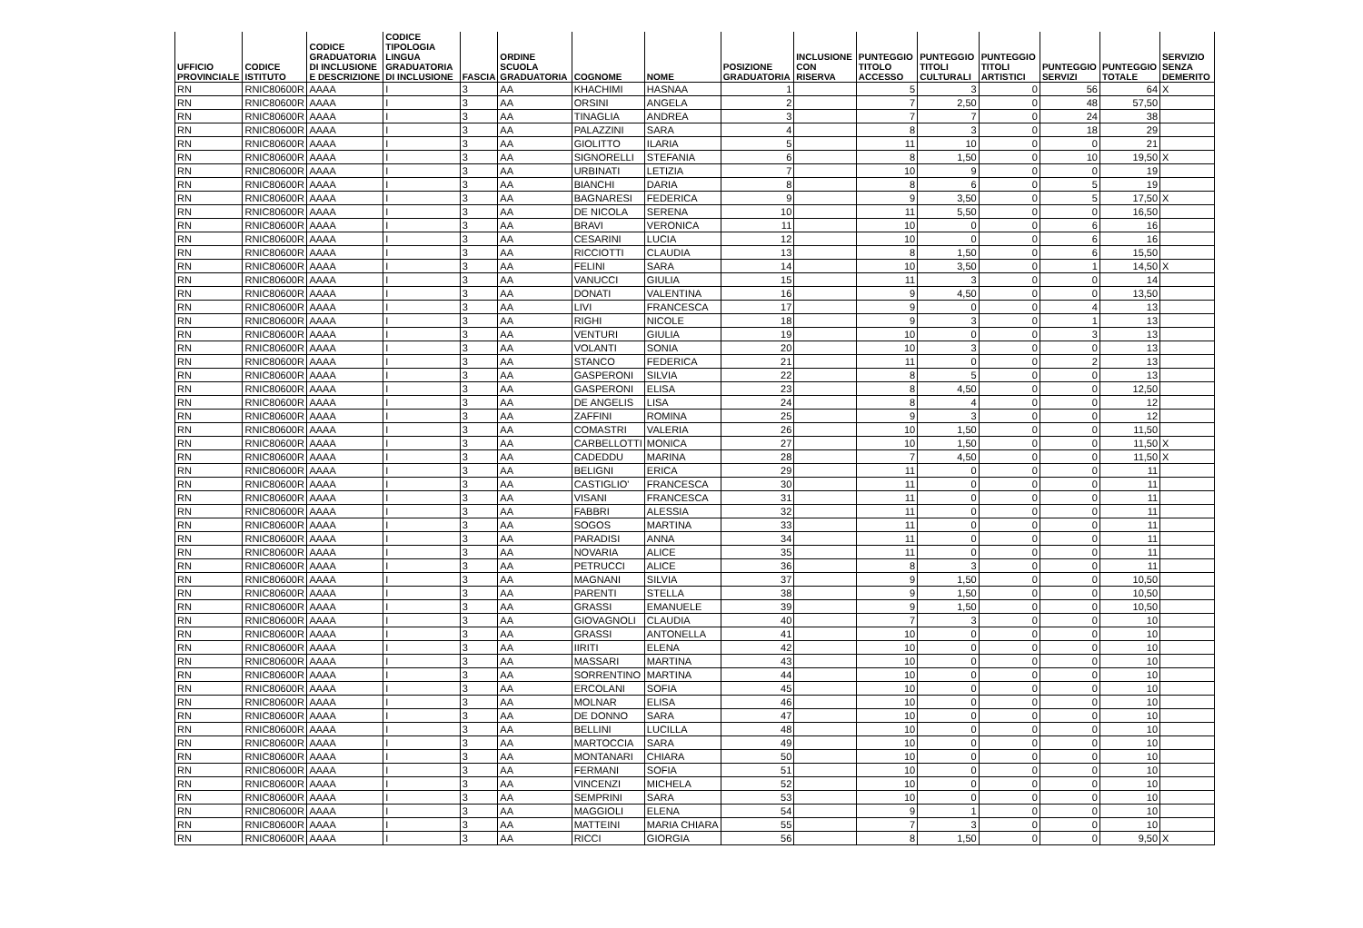| UFFICIO PROVINCIALE | CODICE ISTITUTO | CODICE GRADUATORIA DI INCLUSIONE E DESCRIZIONE | CODICE TIPOLOGIA LINGUA GRADUATORIA DI INCLUSIONE | FASCIA | ORDINE SCUOLA GRADUATORIA | COGNOME | NOME | POSIZIONE GRADUATORIA | INCLUSIONE CON RISERVA | PUNTEGGIO TITOLO ACCESSO | PUNTEGGIO TITOLI CULTURALI | PUNTEGGIO TITOLI ARTISTICI | PUNTEGGIO SERVIZI | PUNTEGGIO TOTALE | SERVIZIO SENZA DEMERITO |
| --- | --- | --- | --- | --- | --- | --- | --- | --- | --- | --- | --- | --- | --- | --- | --- |
| RN | RNIC80600R | AAAA | I | 3 | AA | KHACHIMI | HASNAA | 1 | | 5 | 3 | 0 | 56 | 64 | X |
| RN | RNIC80600R | AAAA | I | 3 | AA | ORSINI | ANGELA | 2 | | 7 | 2,50 | 0 | 48 | 57,50 | |
| RN | RNIC80600R | AAAA | I | 3 | AA | TINAGLIA | ANDREA | 3 | | 7 | 7 | 0 | 24 | 38 | |
| RN | RNIC80600R | AAAA | I | 3 | AA | PALAZZINI | SARA | 4 | | 8 | 3 | 0 | 18 | 29 | |
| RN | RNIC80600R | AAAA | I | 3 | AA | GIOLITTO | ILARIA | 5 | | 11 | 10 | 0 | 0 | 21 | |
| RN | RNIC80600R | AAAA | I | 3 | AA | SIGNORELLI | STEFANIA | 6 | | 8 | 1,50 | 0 | 10 | 19,50 | X |
| RN | RNIC80600R | AAAA | I | 3 | AA | URBINATI | LETIZIA | 7 | | 10 | 9 | 0 | 0 | 19 | |
| RN | RNIC80600R | AAAA | I | 3 | AA | BIANCHI | DARIA | 8 | | 8 | 6 | 0 | 5 | 19 | |
| RN | RNIC80600R | AAAA | I | 3 | AA | BAGNARESI | FEDERICA | 9 | | 9 | 3,50 | 0 | 5 | 17,50 | X |
| RN | RNIC80600R | AAAA | I | 3 | AA | DE NICOLA | SERENA | 10 | | 11 | 5,50 | 0 | 0 | 16,50 | |
| RN | RNIC80600R | AAAA | I | 3 | AA | BRAVI | VERONICA | 11 | | 10 | 0 | 0 | 6 | 16 | |
| RN | RNIC80600R | AAAA | I | 3 | AA | CESARINI | LUCIA | 12 | | 10 | 0 | 0 | 6 | 16 | |
| RN | RNIC80600R | AAAA | I | 3 | AA | RICCIOTTI | CLAUDIA | 13 | | 8 | 1,50 | 0 | 6 | 15,50 | |
| RN | RNIC80600R | AAAA | I | 3 | AA | FELINI | SARA | 14 | | 10 | 3,50 | 0 | 1 | 14,50 | X |
| RN | RNIC80600R | AAAA | I | 3 | AA | VANUCCI | GIULIA | 15 | | 11 | 3 | 0 | 0 | 14 | |
| RN | RNIC80600R | AAAA | I | 3 | AA | DONATI | VALENTINA | 16 | | 9 | 4,50 | 0 | 0 | 13,50 | |
| RN | RNIC80600R | AAAA | I | 3 | AA | LIVI | FRANCESCA | 17 | | 9 | 0 | 0 | 4 | 13 | |
| RN | RNIC80600R | AAAA | I | 3 | AA | RIGHI | NICOLE | 18 | | 9 | 3 | 0 | 1 | 13 | |
| RN | RNIC80600R | AAAA | I | 3 | AA | VENTURI | GIULIA | 19 | | 10 | 0 | 0 | 3 | 13 | |
| RN | RNIC80600R | AAAA | I | 3 | AA | VOLANTI | SONIA | 20 | | 10 | 3 | 0 | 0 | 13 | |
| RN | RNIC80600R | AAAA | I | 3 | AA | STANCO | FEDERICA | 21 | | 11 | 0 | 0 | 2 | 13 | |
| RN | RNIC80600R | AAAA | I | 3 | AA | GASPERONI | SILVIA | 22 | | 8 | 5 | 0 | 0 | 13 | |
| RN | RNIC80600R | AAAA | I | 3 | AA | GASPERONI | ELISA | 23 | | 8 | 4,50 | 0 | 0 | 12,50 | |
| RN | RNIC80600R | AAAA | I | 3 | AA | DE ANGELIS | LISA | 24 | | 8 | 4 | 0 | 0 | 12 | |
| RN | RNIC80600R | AAAA | I | 3 | AA | ZAFFINI | ROMINA | 25 | | 9 | 3 | 0 | 0 | 12 | |
| RN | RNIC80600R | AAAA | I | 3 | AA | COMASTRI | VALERIA | 26 | | 10 | 1,50 | 0 | 0 | 11,50 | |
| RN | RNIC80600R | AAAA | I | 3 | AA | CARBELLOTTI | MONICA | 27 | | 10 | 1,50 | 0 | 0 | 11,50 | X |
| RN | RNIC80600R | AAAA | I | 3 | AA | CADEDDU | MARINA | 28 | | 7 | 4,50 | 0 | 0 | 11,50 | X |
| RN | RNIC80600R | AAAA | I | 3 | AA | BELIGNI | ERICA | 29 | | 11 | 0 | 0 | 0 | 11 | |
| RN | RNIC80600R | AAAA | I | 3 | AA | CASTIGLIO' | FRANCESCA | 30 | | 11 | 0 | 0 | 0 | 11 | |
| RN | RNIC80600R | AAAA | I | 3 | AA | VISANI | FRANCESCA | 31 | | 11 | 0 | 0 | 0 | 11 | |
| RN | RNIC80600R | AAAA | I | 3 | AA | FABBRI | ALESSIA | 32 | | 11 | 0 | 0 | 0 | 11 | |
| RN | RNIC80600R | AAAA | I | 3 | AA | SOGOS | MARTINA | 33 | | 11 | 0 | 0 | 0 | 11 | |
| RN | RNIC80600R | AAAA | I | 3 | AA | PARADISI | ANNA | 34 | | 11 | 0 | 0 | 0 | 11 | |
| RN | RNIC80600R | AAAA | I | 3 | AA | NOVARIA | ALICE | 35 | | 11 | 0 | 0 | 0 | 11 | |
| RN | RNIC80600R | AAAA | I | 3 | AA | PETRUCCI | ALICE | 36 | | 8 | 3 | 0 | 0 | 11 | |
| RN | RNIC80600R | AAAA | I | 3 | AA | MAGNANI | SILVIA | 37 | | 9 | 1,50 | 0 | 0 | 10,50 | |
| RN | RNIC80600R | AAAA | I | 3 | AA | PARENTI | STELLA | 38 | | 9 | 1,50 | 0 | 0 | 10,50 | |
| RN | RNIC80600R | AAAA | I | 3 | AA | GRASSI | EMANUELE | 39 | | 9 | 1,50 | 0 | 0 | 10,50 | |
| RN | RNIC80600R | AAAA | I | 3 | AA | GIOVAGNOLI | CLAUDIA | 40 | | 7 | 3 | 0 | 0 | 10 | |
| RN | RNIC80600R | AAAA | I | 3 | AA | GRASSI | ANTONELLA | 41 | | 10 | 0 | 0 | 0 | 10 | |
| RN | RNIC80600R | AAAA | I | 3 | AA | IIRITI | ELENA | 42 | | 10 | 0 | 0 | 0 | 10 | |
| RN | RNIC80600R | AAAA | I | 3 | AA | MASSARI | MARTINA | 43 | | 10 | 0 | 0 | 0 | 10 | |
| RN | RNIC80600R | AAAA | I | 3 | AA | SORRENTINO | MARTINA | 44 | | 10 | 0 | 0 | 0 | 10 | |
| RN | RNIC80600R | AAAA | I | 3 | AA | ERCOLANI | SOFIA | 45 | | 10 | 0 | 0 | 0 | 10 | |
| RN | RNIC80600R | AAAA | I | 3 | AA | MOLNAR | ELISA | 46 | | 10 | 0 | 0 | 0 | 10 | |
| RN | RNIC80600R | AAAA | I | 3 | AA | DE DONNO | SARA | 47 | | 10 | 0 | 0 | 0 | 10 | |
| RN | RNIC80600R | AAAA | I | 3 | AA | BELLINI | LUCILLA | 48 | | 10 | 0 | 0 | 0 | 10 | |
| RN | RNIC80600R | AAAA | I | 3 | AA | MARTOCCIA | SARA | 49 | | 10 | 0 | 0 | 0 | 10 | |
| RN | RNIC80600R | AAAA | I | 3 | AA | MONTANARI | CHIARA | 50 | | 10 | 0 | 0 | 0 | 10 | |
| RN | RNIC80600R | AAAA | I | 3 | AA | FERMANI | SOFIA | 51 | | 10 | 0 | 0 | 0 | 10 | |
| RN | RNIC80600R | AAAA | I | 3 | AA | VINCENZI | MICHELA | 52 | | 10 | 0 | 0 | 0 | 10 | |
| RN | RNIC80600R | AAAA | I | 3 | AA | SEMPRINI | SARA | 53 | | 10 | 0 | 0 | 0 | 10 | |
| RN | RNIC80600R | AAAA | I | 3 | AA | MAGGIOLI | ELENA | 54 | | 9 | 1 | 0 | 0 | 10 | |
| RN | RNIC80600R | AAAA | I | 3 | AA | MATTEINI | MARIA CHIARA | 55 | | 7 | 3 | 0 | 0 | 10 | |
| RN | RNIC80600R | AAAA | I | 3 | AA | RICCI | GIORGIA | 56 | | 8 | 1,50 | 0 | 0 | 9,50 | X |